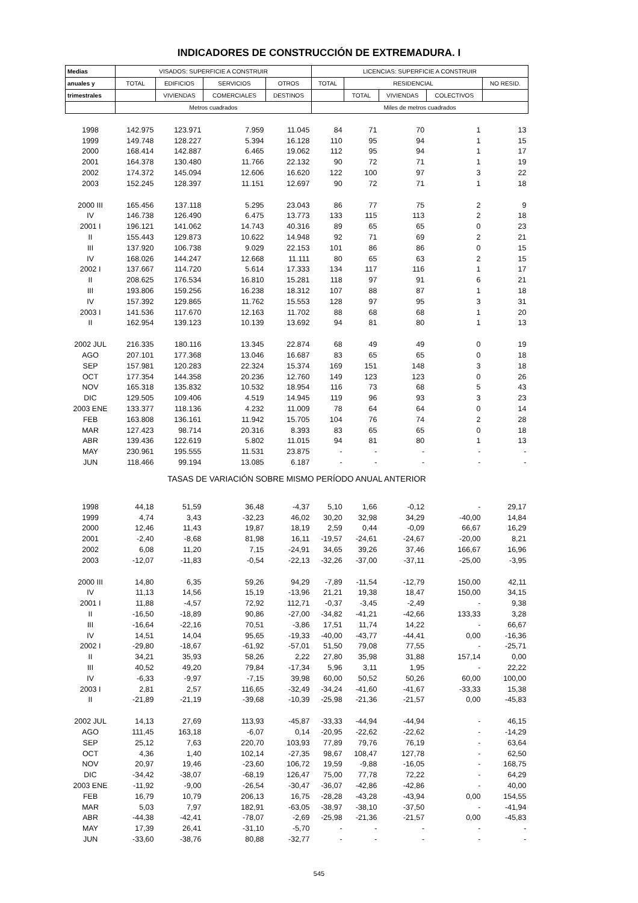INDICADORES DE CONSTRUCCIÓN DE EXTREMADURA. I
| Medias | VISADOS: SUPERFICIE A CONSTRUIR | | | | LICENCIAS: SUPERFICIE A CONSTRUIR | | | | |
| --- | --- | --- | --- | --- | --- | --- | --- | --- | --- |
| anuales y | TOTAL | EDIFICIOS | SERVICIOS | OTROS | TOTAL | RESIDENCIAL | | | NO RESID. |
| trimestrales | | VIVIENDAS | COMERCIALES | DESTINOS | | TOTAL | VIVIENDAS | COLECTIVOS | |
| | Metros cuadrados | | | | Miles de metros cuadrados | | | | |
| 1998 | 142.975 | 123.971 | 7.959 | 11.045 | 84 | 71 | 70 | 1 | 13 |
| 1999 | 149.748 | 128.227 | 5.394 | 16.128 | 110 | 95 | 94 | 1 | 15 |
| 2000 | 168.414 | 142.887 | 6.465 | 19.062 | 112 | 95 | 94 | 1 | 17 |
| 2001 | 164.378 | 130.480 | 11.766 | 22.132 | 90 | 72 | 71 | 1 | 19 |
| 2002 | 174.372 | 145.094 | 12.606 | 16.620 | 122 | 100 | 97 | 3 | 22 |
| 2003 | 152.245 | 128.397 | 11.151 | 12.697 | 90 | 72 | 71 | 1 | 18 |
| 2000 III | 165.456 | 137.118 | 5.295 | 23.043 | 86 | 77 | 75 | 2 | 9 |
| IV | 146.738 | 126.490 | 6.475 | 13.773 | 133 | 115 | 113 | 2 | 18 |
| 2001 I | 196.121 | 141.062 | 14.743 | 40.316 | 89 | 65 | 65 | 0 | 23 |
| II | 155.443 | 129.873 | 10.622 | 14.948 | 92 | 71 | 69 | 2 | 21 |
| III | 137.920 | 106.738 | 9.029 | 22.153 | 101 | 86 | 86 | 0 | 15 |
| IV | 168.026 | 144.247 | 12.668 | 11.111 | 80 | 65 | 63 | 2 | 15 |
| 2002 I | 137.667 | 114.720 | 5.614 | 17.333 | 134 | 117 | 116 | 1 | 17 |
| II | 208.625 | 176.534 | 16.810 | 15.281 | 118 | 97 | 91 | 6 | 21 |
| III | 193.806 | 159.256 | 16.238 | 18.312 | 107 | 88 | 87 | 1 | 18 |
| IV | 157.392 | 129.865 | 11.762 | 15.553 | 128 | 97 | 95 | 3 | 31 |
| 2003 I | 141.536 | 117.670 | 12.163 | 11.702 | 88 | 68 | 68 | 1 | 20 |
| II | 162.954 | 139.123 | 10.139 | 13.692 | 94 | 81 | 80 | 1 | 13 |
| 2002 JUL | 216.335 | 180.116 | 13.345 | 22.874 | 68 | 49 | 49 | 0 | 19 |
| AGO | 207.101 | 177.368 | 13.046 | 16.687 | 83 | 65 | 65 | 0 | 18 |
| SEP | 157.981 | 120.283 | 22.324 | 15.374 | 169 | 151 | 148 | 3 | 18 |
| OCT | 177.354 | 144.358 | 20.236 | 12.760 | 149 | 123 | 123 | 0 | 26 |
| NOV | 165.318 | 135.832 | 10.532 | 18.954 | 116 | 73 | 68 | 5 | 43 |
| DIC | 129.505 | 109.406 | 4.519 | 14.945 | 119 | 96 | 93 | 3 | 23 |
| 2003 ENE | 133.377 | 118.136 | 4.232 | 11.009 | 78 | 64 | 64 | 0 | 14 |
| FEB | 163.808 | 136.161 | 11.942 | 15.705 | 104 | 76 | 74 | 2 | 28 |
| MAR | 127.423 | 98.714 | 20.316 | 8.393 | 83 | 65 | 65 | 0 | 18 |
| ABR | 139.436 | 122.619 | 5.802 | 11.015 | 94 | 81 | 80 | 1 | 13 |
| MAY | 230.961 | 195.555 | 11.531 | 23.875 | - | - | - | - | - |
| JUN | 118.466 | 99.194 | 13.085 | 6.187 | - | - | - | - | - |
| TASAS DE VARIACIÓN SOBRE MISMO PERÍODO ANUAL ANTERIOR | | | | | | | | | |
| 1998 | 44,18 | 51,59 | 36,48 | -4,37 | 5,10 | 1,66 | -0,12 | - | 29,17 |
| 1999 | 4,74 | 3,43 | -32,23 | 46,02 | 30,20 | 32,98 | 34,29 | -40,00 | 14,84 |
| 2000 | 12,46 | 11,43 | 19,87 | 18,19 | 2,59 | 0,44 | -0,09 | 66,67 | 16,29 |
| 2001 | -2,40 | -8,68 | 81,98 | 16,11 | -19,57 | -24,61 | -24,67 | -20,00 | 8,21 |
| 2002 | 6,08 | 11,20 | 7,15 | -24,91 | 34,65 | 39,26 | 37,46 | 166,67 | 16,96 |
| 2003 | -12,07 | -11,83 | -0,54 | -22,13 | -32,26 | -37,00 | -37,11 | -25,00 | -3,95 |
| 2000 III | 14,80 | 6,35 | 59,26 | 94,29 | -7,89 | -11,54 | -12,79 | 150,00 | 42,11 |
| IV | 11,13 | 14,56 | 15,19 | -13,96 | 21,21 | 19,38 | 18,47 | 150,00 | 34,15 |
| 2001 I | 11,88 | -4,57 | 72,92 | 112,71 | -0,37 | -3,45 | -2,49 | - | 9,38 |
| II | -16,50 | -18,89 | 90,86 | -27,00 | -34,82 | -41,21 | -42,66 | 133,33 | 3,28 |
| III | -16,64 | -22,16 | 70,51 | -3,86 | 17,51 | 11,74 | 14,22 | - | 66,67 |
| IV | 14,51 | 14,04 | 95,65 | -19,33 | -40,00 | -43,77 | -44,41 | 0,00 | -16,36 |
| 2002 I | -29,80 | -18,67 | -61,92 | -57,01 | 51,50 | 79,08 | 77,55 | - | -25,71 |
| II | 34,21 | 35,93 | 58,26 | 2,22 | 27,80 | 35,98 | 31,88 | 157,14 | 0,00 |
| III | 40,52 | 49,20 | 79,84 | -17,34 | 5,96 | 3,11 | 1,95 | - | 22,22 |
| IV | -6,33 | -9,97 | -7,15 | 39,98 | 60,00 | 50,52 | 50,26 | 60,00 | 100,00 |
| 2003 I | 2,81 | 2,57 | 116,65 | -32,49 | -34,24 | -41,60 | -41,67 | -33,33 | 15,38 |
| II | -21,89 | -21,19 | -39,68 | -10,39 | -25,98 | -21,36 | -21,57 | 0,00 | -45,83 |
| 2002 JUL | 14,13 | 27,69 | 113,93 | -45,87 | -33,33 | -44,94 | -44,94 | - | 46,15 |
| AGO | 111,45 | 163,18 | -6,07 | 0,14 | -20,95 | -22,62 | -22,62 | - | -14,29 |
| SEP | 25,12 | 7,63 | 220,70 | 103,93 | 77,89 | 79,76 | 76,19 | - | 63,64 |
| OCT | 4,36 | 1,40 | 102,14 | -27,35 | 98,67 | 108,47 | 127,78 | - | 62,50 |
| NOV | 20,97 | 19,46 | -23,60 | 106,72 | 19,59 | -9,88 | -16,05 | - | 168,75 |
| DIC | -34,42 | -38,07 | -68,19 | 126,47 | 75,00 | 77,78 | 72,22 | - | 64,29 |
| 2003 ENE | -11,92 | -9,00 | -26,54 | -30,47 | -36,07 | -42,86 | -42,86 | - | 40,00 |
| FEB | 16,79 | 10,79 | 206,13 | 16,75 | -28,28 | -43,28 | -43,94 | 0,00 | 154,55 |
| MAR | 5,03 | 7,97 | 182,91 | -63,05 | -38,97 | -38,10 | -37,50 | - | -41,94 |
| ABR | -44,38 | -42,41 | -78,07 | -2,69 | -25,98 | -21,36 | -21,57 | 0,00 | -45,83 |
| MAY | 17,39 | 26,41 | -31,10 | -5,70 | - | - | - | - | - |
| JUN | -33,60 | -38,76 | 80,88 | -32,77 | - | - | - | - | - |
545